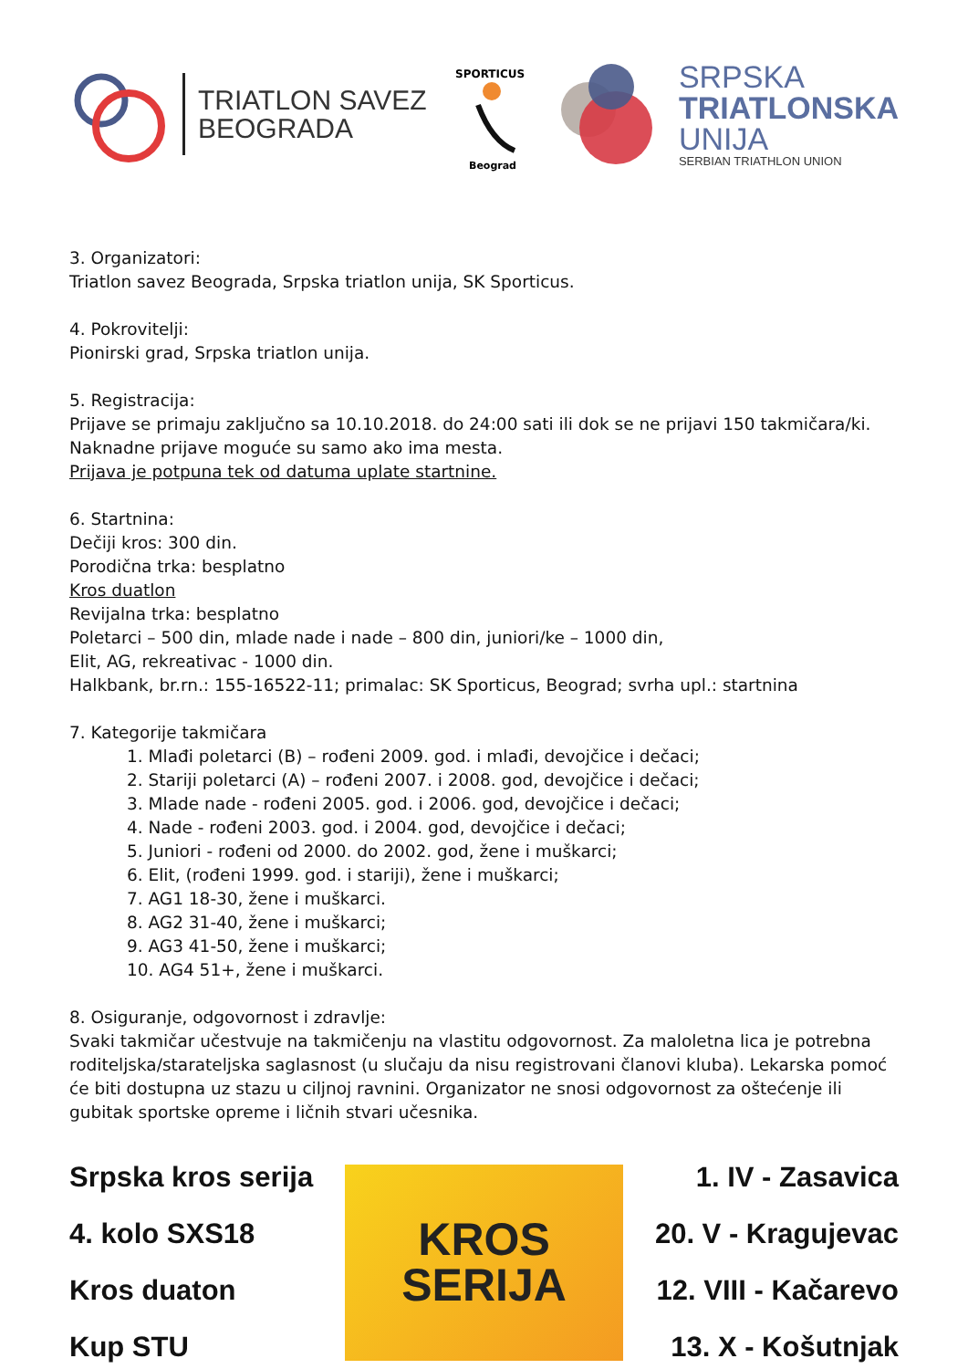TRIATLON SAVEZ
BEOGRADA
SPORTICUS
Beograd
SRPSKA
TRIATLONSKA
UNIJA
SERBIAN TRIATHLON UNION
3. Organizatori:
Triatlon savez Beograda, Srpska triatlon unija, SK Sporticus.
4. Pokrovitelji:
Pionirski grad, Srpska triatlon unija.
5. Registracija:
Prijave se primaju zaključno sa 10.10.2018. do 24:00 sati ili dok se ne prijavi 150 takmičara/ki. Naknadne prijave moguće su samo ako ima mesta.
Prijava je potpuna tek od datuma uplate startnine.
6. Startnina:
Dečiji kros: 300 din.
Porodična trka: besplatno
Kros duatlon
Revijalna trka: besplatno
Poletarci – 500 din, mlade nade i nade – 800 din, juniori/ke – 1000 din,
Elit, AG, rekreativac - 1000 din.
Halkbank, br.rn.: 155-16522-11; primalac: SK Sporticus, Beograd; svrha upl.: startnina
7. Kategorije takmičara
1. Mlađi poletarci (B) – rođeni 2009. god. i mlađi, devojčice i dečaci;
2. Stariji poletarci (A) – rođeni 2007. i 2008. god, devojčice i dečaci;
3. Mlade nade - rođeni 2005. god. i 2006. god, devojčice i dečaci;
4. Nade - rođeni 2003. god. i 2004. god, devojčice i dečaci;
5. Juniori - rođeni od 2000. do 2002. god, žene i muškarci;
6. Elit, (rođeni 1999. god. i stariji), žene i muškarci;
7. AG1 18-30, žene i muškarci.
8. AG2 31-40, žene i muškarci;
9. AG3 41-50, žene i muškarci;
10. AG4 51+, žene i muškarci.
8. Osiguranje, odgovornost i zdravlje:
Svaki takmičar učestvuje na takmičenju na vlastitu odgovornost. Za maloletna lica je potrebna roditeljska/starateljska saglasnost (u slučaju da nisu registrovani članovi kluba). Lekarska pomoć će biti dostupna uz stazu u ciljnoj ravnini. Organizator ne snosi odgovornost za oštećenje ili gubitak sportske opreme i ličnih stvari učesnika.
Srpska kros serija
4. kolo SXS18
Kros duaton
Kup STU
KROS
SERIJA
1. IV - Zasavica
20. V - Kragujevac
12. VIII - Kačarevo
13. X - Košutnjak